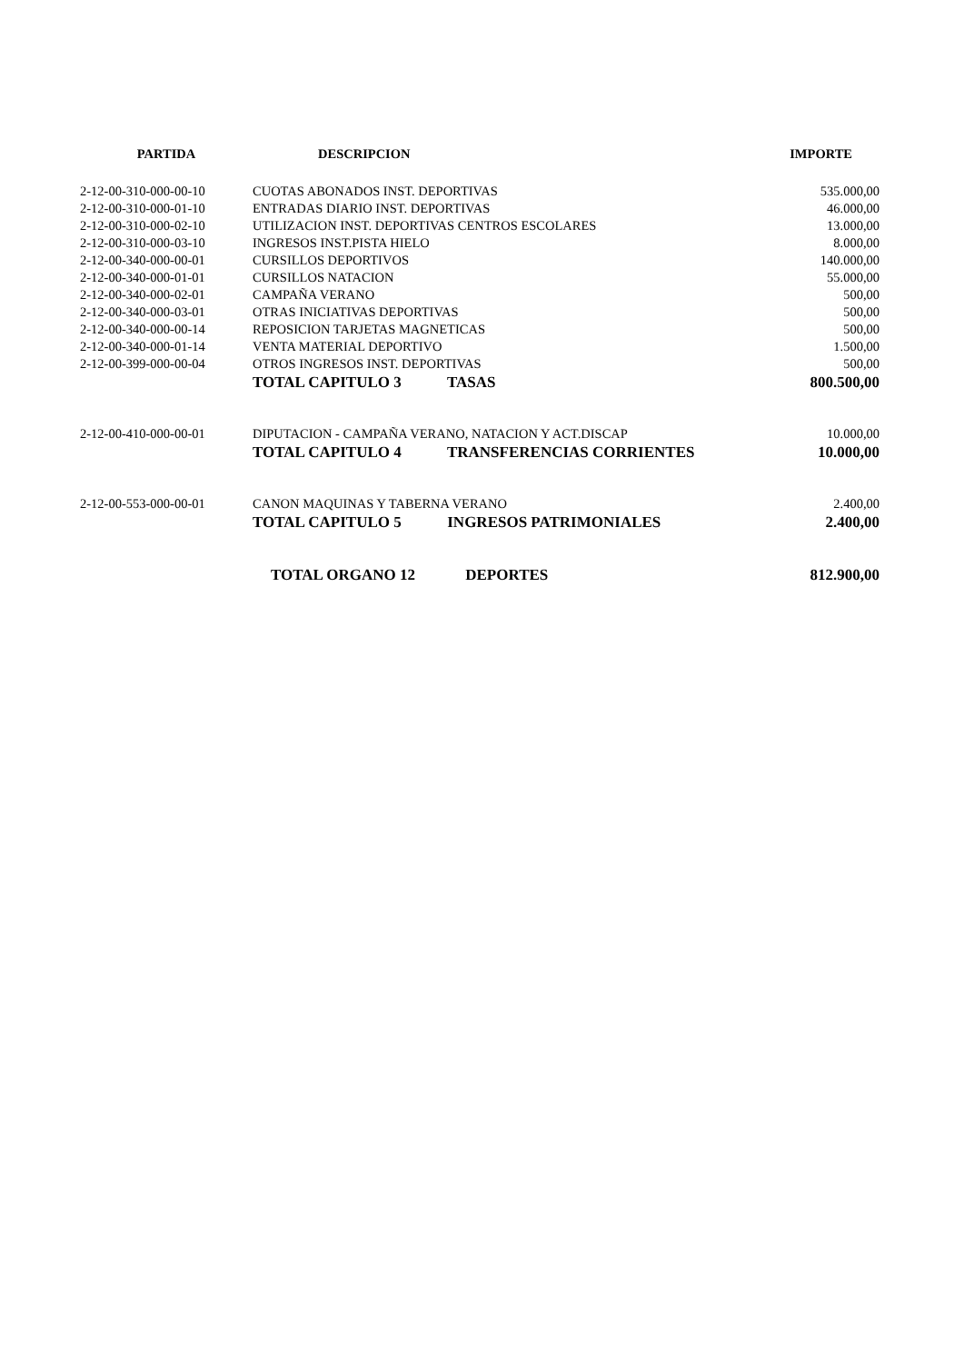| PARTIDA | DESCRIPCION | IMPORTE |
| --- | --- | --- |
| 2-12-00-310-000-00-10 | CUOTAS ABONADOS INST. DEPORTIVAS | 535.000,00 |
| 2-12-00-310-000-01-10 | ENTRADAS DIARIO INST. DEPORTIVAS | 46.000,00 |
| 2-12-00-310-000-02-10 | UTILIZACION INST. DEPORTIVAS CENTROS ESCOLARES | 13.000,00 |
| 2-12-00-310-000-03-10 | INGRESOS INST.PISTA HIELO | 8.000,00 |
| 2-12-00-340-000-00-01 | CURSILLOS DEPORTIVOS | 140.000,00 |
| 2-12-00-340-000-01-01 | CURSILLOS NATACION | 55.000,00 |
| 2-12-00-340-000-02-01 | CAMPAÑA VERANO | 500,00 |
| 2-12-00-340-000-03-01 | OTRAS INICIATIVAS DEPORTIVAS | 500,00 |
| 2-12-00-340-000-00-14 | REPOSICION TARJETAS MAGNETICAS | 500,00 |
| 2-12-00-340-000-01-14 | VENTA MATERIAL DEPORTIVO | 1.500,00 |
| 2-12-00-399-000-00-04 | OTROS INGRESOS INST. DEPORTIVAS | 500,00 |
| | TOTAL CAPITULO 3 TASAS | 800.500,00 |
| 2-12-00-410-000-00-01 | DIPUTACION - CAMPAÑA VERANO, NATACION Y ACT.DISCAP | 10.000,00 |
| | TOTAL CAPITULO 4 TRANSFERENCIAS CORRIENTES | 10.000,00 |
| 2-12-00-553-000-00-01 | CANON MAQUINAS Y TABERNA VERANO | 2.400,00 |
| | TOTAL CAPITULO 5 INGRESOS PATRIMONIALES | 2.400,00 |
| | TOTAL ORGANO 12 DEPORTES | 812.900,00 |